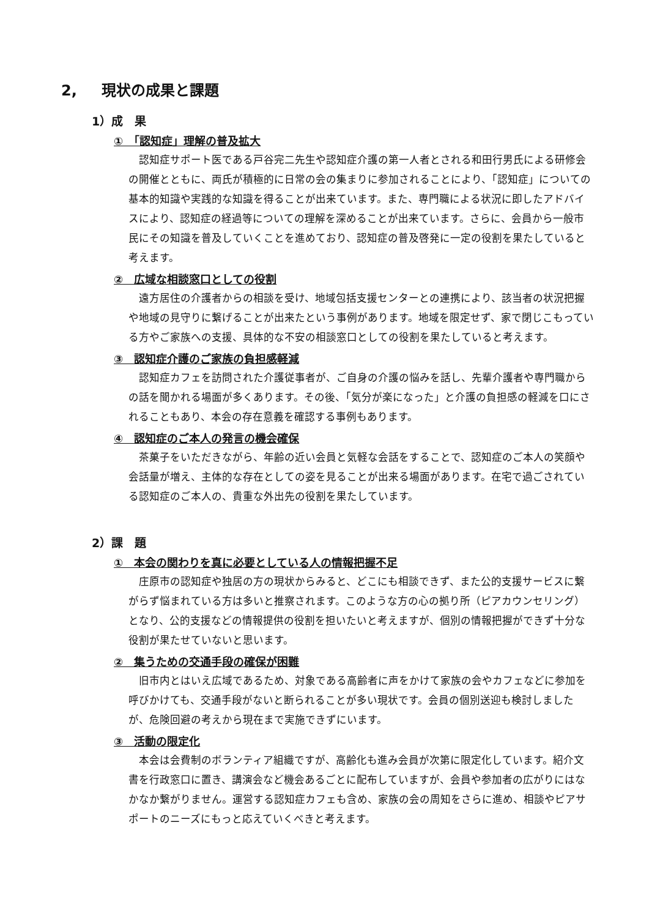2, 現状の成果と課題
1）成　果
①　「認知症」理解の普及拡大
認知症サポート医である戸谷完二先生や認知症介護の第一人者とされる和田行男氏による研修会の開催とともに、両氏が積極的に日常の会の集まりに参加されることにより、「認知症」についての基本的知識や実践的な知識を得ることが出来ています。また、専門職による状況に即したアドバイスにより、認知症の経過等についての理解を深めることが出来ています。さらに、会員から一般市民にその知識を普及していくことを進めており、認知症の普及啓発に一定の役割を果たしていると考えます。
②　広域な相談窓口としての役割
遠方居住の介護者からの相談を受け、地域包括支援センターとの連携により、該当者の状況把握や地域の見守りに繋げることが出来たという事例があります。地域を限定せず、家で閉じこもっている方やご家族への支援、具体的な不安の相談窓口としての役割を果たしていると考えます。
③　認知症介護のご家族の負担感軽減
認知症カフェを訪問された介護従事者が、ご自身の介護の悩みを話し、先輩介護者や専門職からの話を聞かれる場面が多くあります。その後、「気分が楽になった」と介護の負担感の軽減を口にされることもあり、本会の存在意義を確認する事例もあります。
④　認知症のご本人の発言の機会確保
茶菓子をいただきながら、年齢の近い会員と気軽な会話をすることで、認知症のご本人の笑顔や会話量が増え、主体的な存在としての姿を見ることが出来る場面があります。在宅で過ごされている認知症のご本人の、貴重な外出先の役割を果たしています。
2）課　題
①　本会の関わりを真に必要としている人の情報把握不足
庄原市の認知症や独居の方の現状からみると、どこにも相談できず、また公的支援サービスに繋がらず悩まれている方は多いと推察されます。このような方の心の拠り所（ピアカウンセリング）となり、公的支援などの情報提供の役割を担いたいと考えますが、個別の情報把握ができず十分な役割が果たせていないと思います。
②　集うための交通手段の確保が困難
旧市内とはいえ広域であるため、対象である高齢者に声をかけて家族の会やカフェなどに参加を呼びかけても、交通手段がないと断られることが多い現状です。会員の個別送迎も検討しましたが、危険回避の考えから現在まで実施できずにいます。
③　活動の限定化
本会は会費制のボランティア組織ですが、高齢化も進み会員が次第に限定化しています。紹介文書を行政窓口に置き、講演会など機会あるごとに配布していますが、会員や参加者の広がりにはなかなか繋がりません。運営する認知症カフェも含め、家族の会の周知をさらに進め、相談やピアサポートのニーズにもっと応えていくべきと考えます。